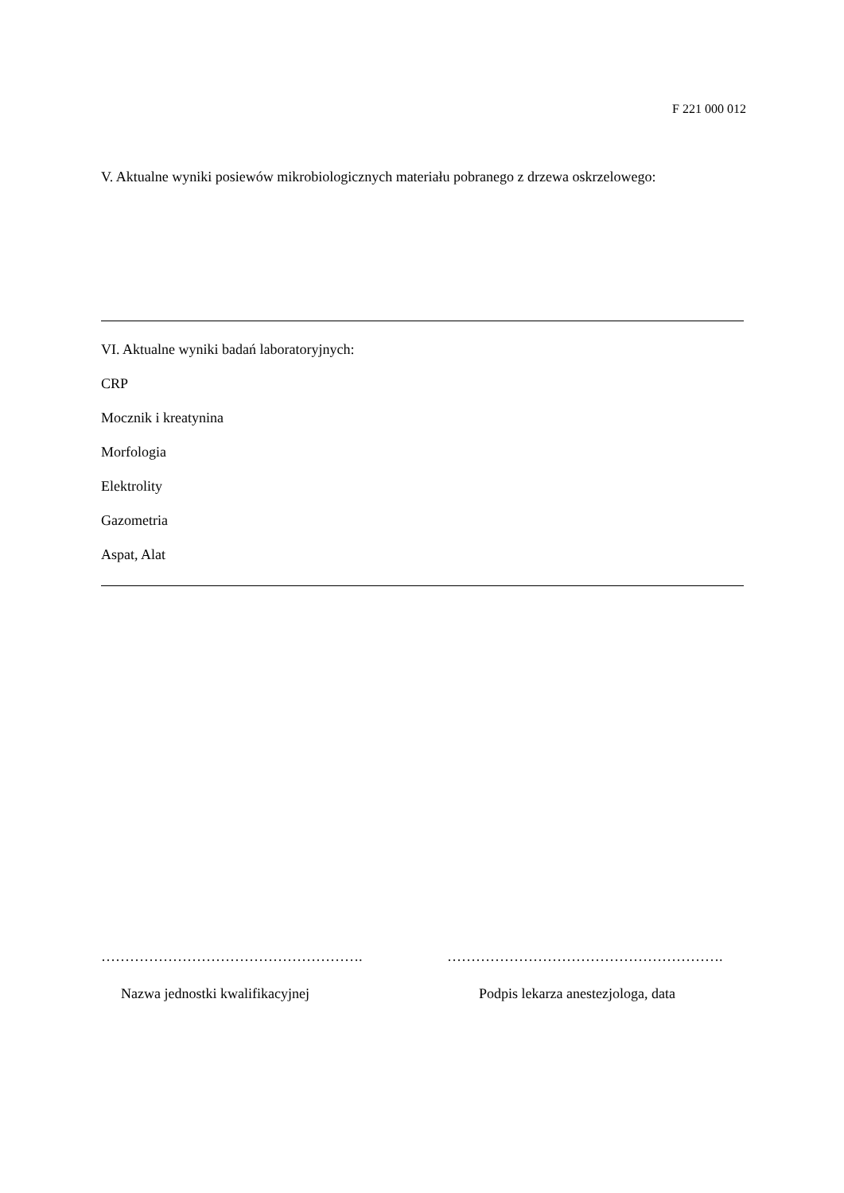F 221 000 012
V. Aktualne wyniki posiewów mikrobiologicznych materiału pobranego z drzewa oskrzelowego:
VI. Aktualne wyniki badań laboratoryjnych:
CRP
Mocznik i kreatynina
Morfologia
Elektrolity
Gazometria
Aspat, Alat
………………………………………………. ………………………………………………….
Nazwa jednostki kwalifikacyjnej Podpis lekarza anestezjologa, data